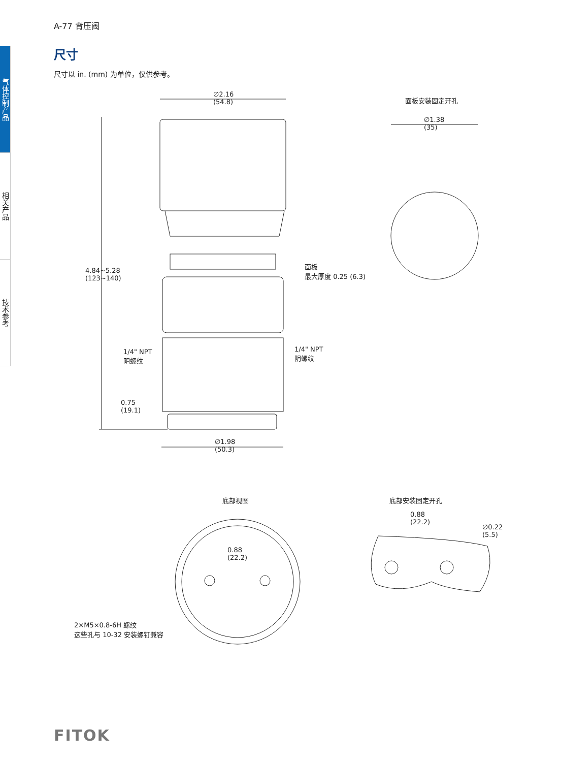气体控制产品
相关产品
技术参考
A-77 背压阀
尺寸
尺寸以 in. (mm) 为单位，仅供参考。
∅2.16
(54.8)
面板安装固定开孔
∅1.38
(35)
面板
最大厚度 0.25 (6.3)
4.84~5.28
(123~140)
1/4" NPT
阴螺纹
1/4" NPT
阴螺纹
0.75
(19.1)
∅1.98
(50.3)
底部视图 底部安装固定开孔
0.88
(22.2)
0.88
(22.2)
∅0.22
(5.5)
2×M5×0.8-6H 螺纹
这些孔与 10-32 安装螺钉兼容
FITOK